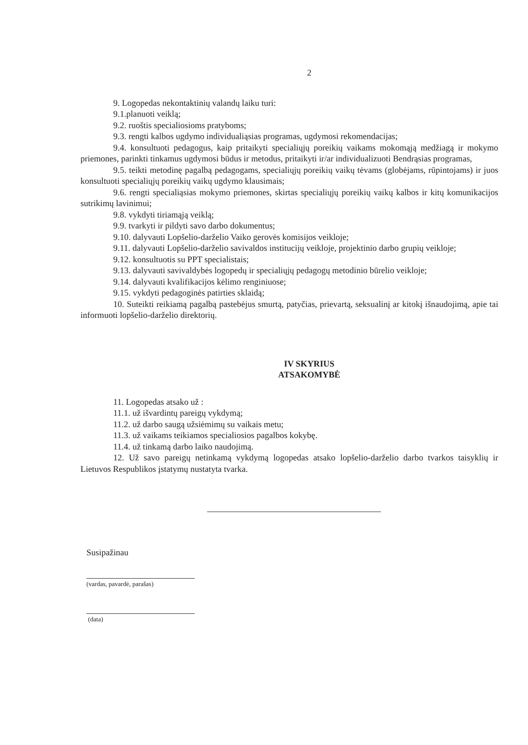2
9. Logopedas nekontaktinių valandų laiku turi:
9.1.planuoti veiklą;
9.2. ruoštis specialiosioms pratyboms;
9.3. rengti kalbos ugdymo individualiąsias programas, ugdymosi rekomendacijas;
9.4. konsultuoti pedagogus, kaip pritaikyti specialiųjų poreikių vaikams mokomąją medžiagą ir mokymo priemones, parinkti tinkamus ugdymosi būdus ir metodus, pritaikyti ir/ar individualizuoti Bendrąsias programas,
9.5. teikti metodinę pagalbą pedagogams, specialiųjų poreikių vaikų tėvams (globėjams, rūpintojams) ir juos konsultuoti specialiųjų poreikių vaikų ugdymo klausimais;
9.6. rengti specialiąsias mokymo priemones, skirtas specialiųjų poreikių vaikų kalbos ir kitų komunikacijos sutrikimų lavinimui;
9.8. vykdyti tiriamąją veiklą;
9.9. tvarkyti ir pildyti savo darbo dokumentus;
9.10. dalyvauti Lopšelio-darželio Vaiko gerovės komisijos veikloje;
9.11. dalyvauti Lopšelio-darželio savivaldos institucijų veikloje, projektinio darbo grupių veikloje;
9.12. konsultuotis su PPT specialistais;
9.13. dalyvauti savivaldybės logopedų ir specialiųjų pedagogų metodinio būrelio veikloje;
9.14. dalyvauti kvalifikacijos kėlimo renginiuose;
9.15. vykdyti pedagoginės patirties sklaidą;
10. Suteikti reikiamą pagalbą pastebėjus smurtą, patyčias, prievartą, seksualinį ar kitokį išnaudojimą, apie tai informuoti lopšelio-darželio direktorių.
IV SKYRIUS
ATSAKOMYBĖ
11. Logopedas atsako už :
11.1. už išvardintų pareigų vykdymą;
11.2. už darbo saugą užsiėmimų su vaikais metu;
11.3. už vaikams teikiamos specialiosios pagalbos kokybę.
11.4. už tinkamą darbo laiko naudojimą.
12. Už savo pareigų netinkamą vykdymą logopedas atsako lopšelio-darželio darbo tvarkos taisyklių ir Lietuvos Respublikos įstatymų nustatyta tvarka.
Susipažinau
(vardas, pavardė, parašas)
(data)